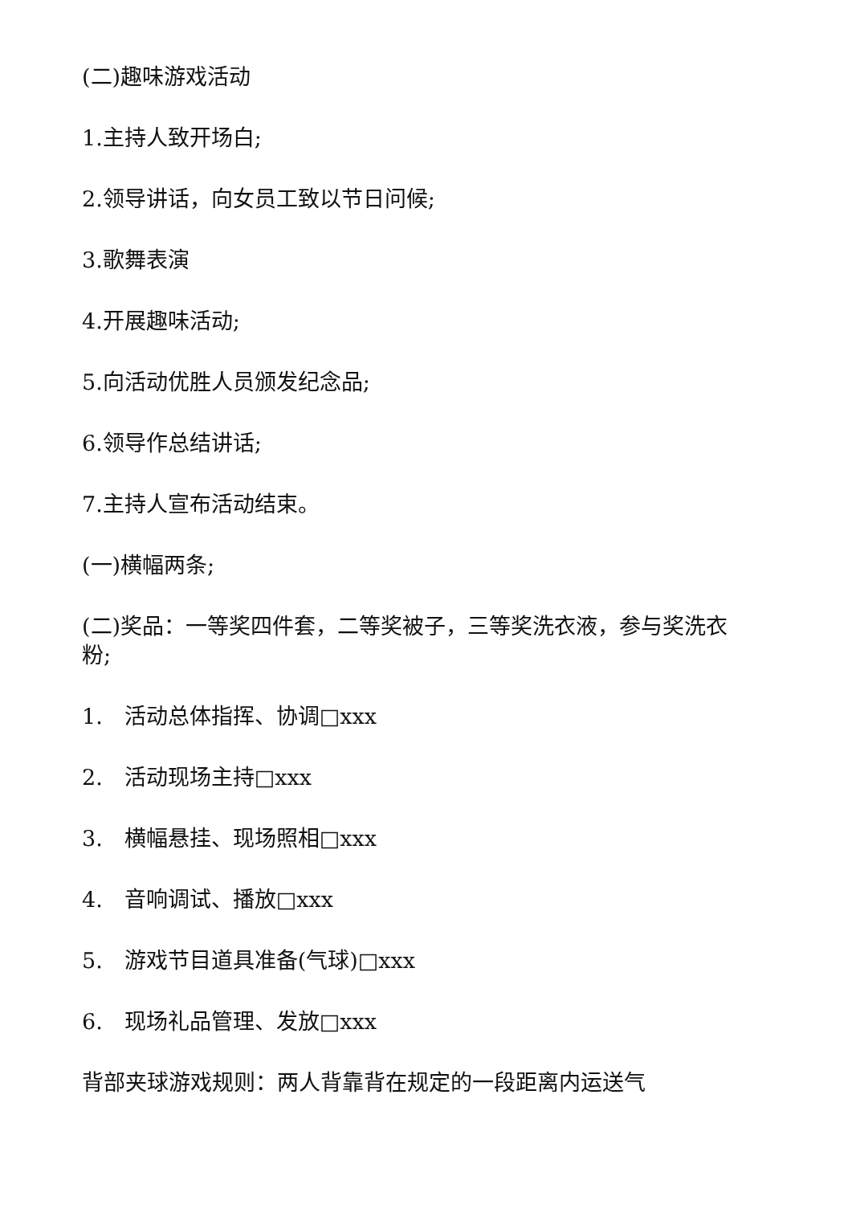(二)趣味游戏活动
1.主持人致开场白;
2.领导讲话，向女员工致以节日问候;
3.歌舞表演
4.开展趣味活动;
5.向活动优胜人员颁发纪念品;
6.领导作总结讲话;
7.主持人宣布活动结束。
(一)横幅两条;
(二)奖品：一等奖四件套，二等奖被子，三等奖洗衣液，参与奖洗衣粉;
1.　活动总体指挥、协调□xxx
2.　活动现场主持□xxx
3.　横幅悬挂、现场照相□xxx
4.　音响调试、播放□xxx
5.　游戏节目道具准备(气球)□xxx
6.　现场礼品管理、发放□xxx
背部夹球游戏规则：两人背靠背在规定的一段距离内运送气